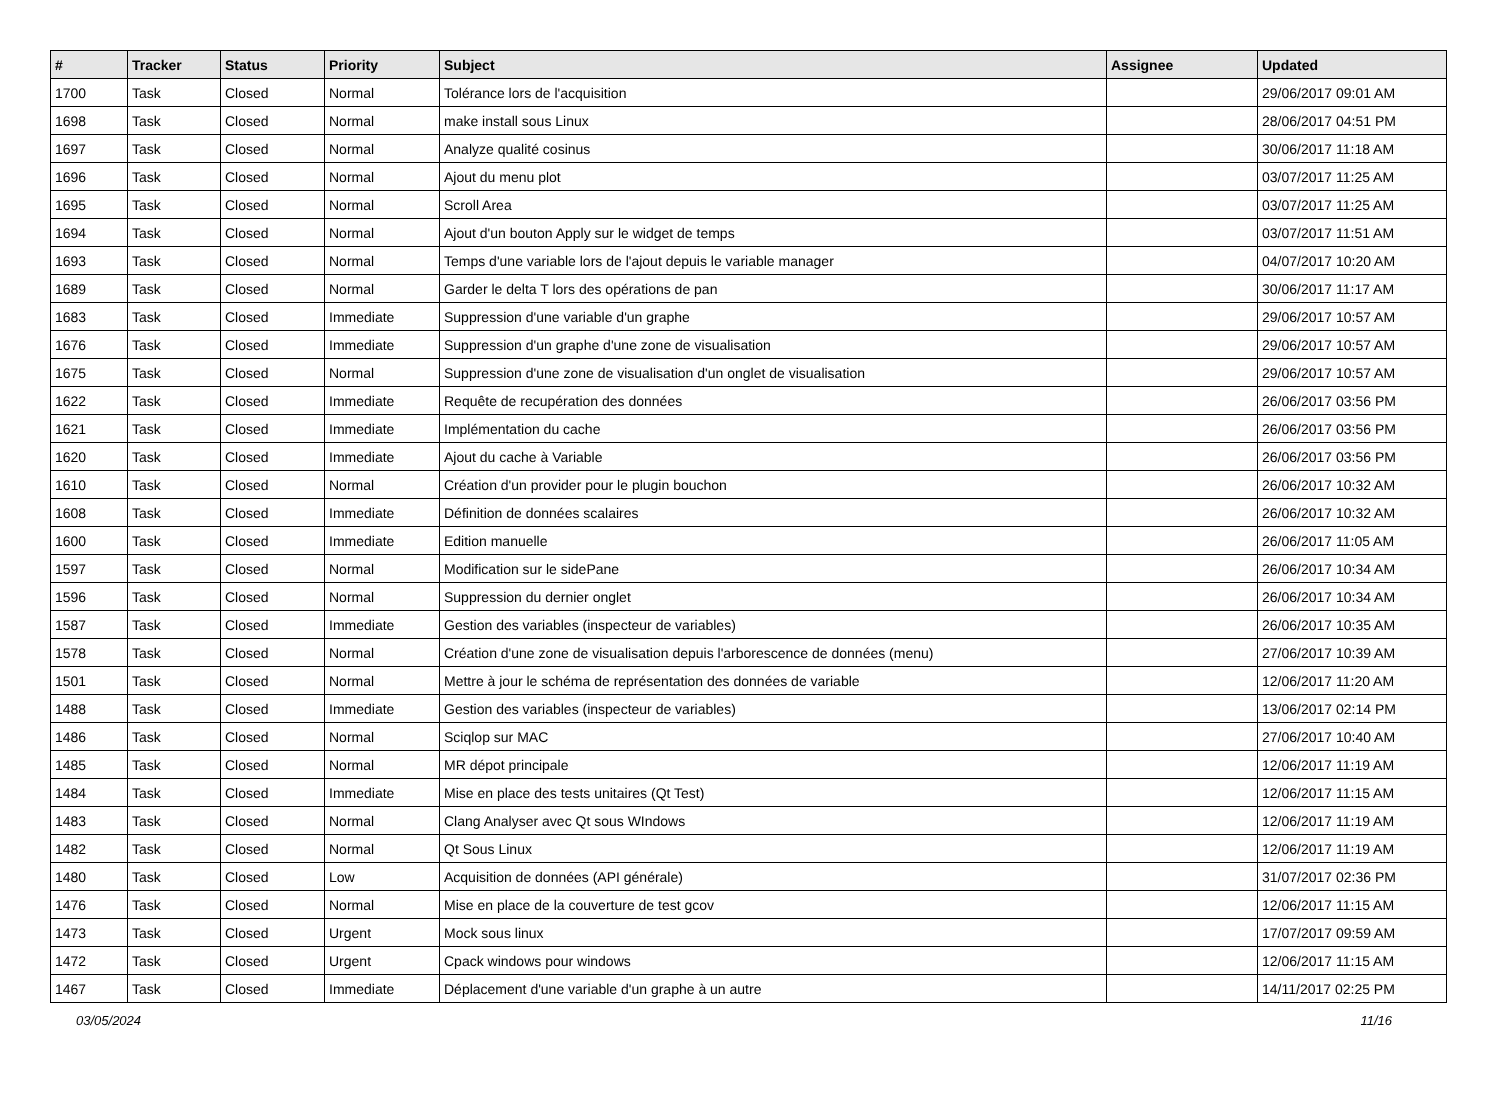| # | Tracker | Status | Priority | Subject | Assignee | Updated |
| --- | --- | --- | --- | --- | --- | --- |
| 1700 | Task | Closed | Normal | Tolérance lors de l'acquisition | | 29/06/2017 09:01 AM |
| 1698 | Task | Closed | Normal | make install sous Linux | | 28/06/2017 04:51 PM |
| 1697 | Task | Closed | Normal | Analyze qualité cosinus | | 30/06/2017 11:18 AM |
| 1696 | Task | Closed | Normal | Ajout du menu plot | | 03/07/2017 11:25 AM |
| 1695 | Task | Closed | Normal | Scroll Area | | 03/07/2017 11:25 AM |
| 1694 | Task | Closed | Normal | Ajout d'un bouton Apply sur le widget de temps | | 03/07/2017 11:51 AM |
| 1693 | Task | Closed | Normal | Temps d'une variable lors de l'ajout depuis le variable manager | | 04/07/2017 10:20 AM |
| 1689 | Task | Closed | Normal | Garder le delta T lors des opérations de pan | | 30/06/2017 11:17 AM |
| 1683 | Task | Closed | Immediate | Suppression d'une variable d'un graphe | | 29/06/2017 10:57 AM |
| 1676 | Task | Closed | Immediate | Suppression d'un graphe d'une zone de visualisation | | 29/06/2017 10:57 AM |
| 1675 | Task | Closed | Normal | Suppression d'une zone de visualisation d'un onglet de visualisation | | 29/06/2017 10:57 AM |
| 1622 | Task | Closed | Immediate | Requête de recupération des données | | 26/06/2017 03:56 PM |
| 1621 | Task | Closed | Immediate | Implémentation du cache | | 26/06/2017 03:56 PM |
| 1620 | Task | Closed | Immediate | Ajout du cache à Variable | | 26/06/2017 03:56 PM |
| 1610 | Task | Closed | Normal | Création d'un provider pour le plugin bouchon | | 26/06/2017 10:32 AM |
| 1608 | Task | Closed | Immediate | Définition de données scalaires | | 26/06/2017 10:32 AM |
| 1600 | Task | Closed | Immediate | Edition manuelle | | 26/06/2017 11:05 AM |
| 1597 | Task | Closed | Normal | Modification sur le sidePane | | 26/06/2017 10:34 AM |
| 1596 | Task | Closed | Normal | Suppression du dernier onglet | | 26/06/2017 10:34 AM |
| 1587 | Task | Closed | Immediate | Gestion des variables (inspecteur de variables) | | 26/06/2017 10:35 AM |
| 1578 | Task | Closed | Normal | Création d'une zone de visualisation depuis l'arborescence de données (menu) | | 27/06/2017 10:39 AM |
| 1501 | Task | Closed | Normal | Mettre à jour le schéma de représentation des données de variable | | 12/06/2017 11:20 AM |
| 1488 | Task | Closed | Immediate | Gestion des variables (inspecteur de variables) | | 13/06/2017 02:14 PM |
| 1486 | Task | Closed | Normal | Sciqlop sur MAC | | 27/06/2017 10:40 AM |
| 1485 | Task | Closed | Normal | MR dépot principale | | 12/06/2017 11:19 AM |
| 1484 | Task | Closed | Immediate | Mise en place des tests unitaires (Qt Test) | | 12/06/2017 11:15 AM |
| 1483 | Task | Closed | Normal | Clang Analyser avec Qt sous WIndows | | 12/06/2017 11:19 AM |
| 1482 | Task | Closed | Normal | Qt Sous Linux | | 12/06/2017 11:19 AM |
| 1480 | Task | Closed | Low | Acquisition de données (API générale) | | 31/07/2017 02:36 PM |
| 1476 | Task | Closed | Normal | Mise en place de la couverture de test gcov | | 12/06/2017 11:15 AM |
| 1473 | Task | Closed | Urgent | Mock sous linux | | 17/07/2017 09:59 AM |
| 1472 | Task | Closed | Urgent | Cpack windows pour windows | | 12/06/2017 11:15 AM |
| 1467 | Task | Closed | Immediate | Déplacement d'une variable d'un graphe à un autre | | 14/11/2017 02:25 PM |
03/05/2024 11/16